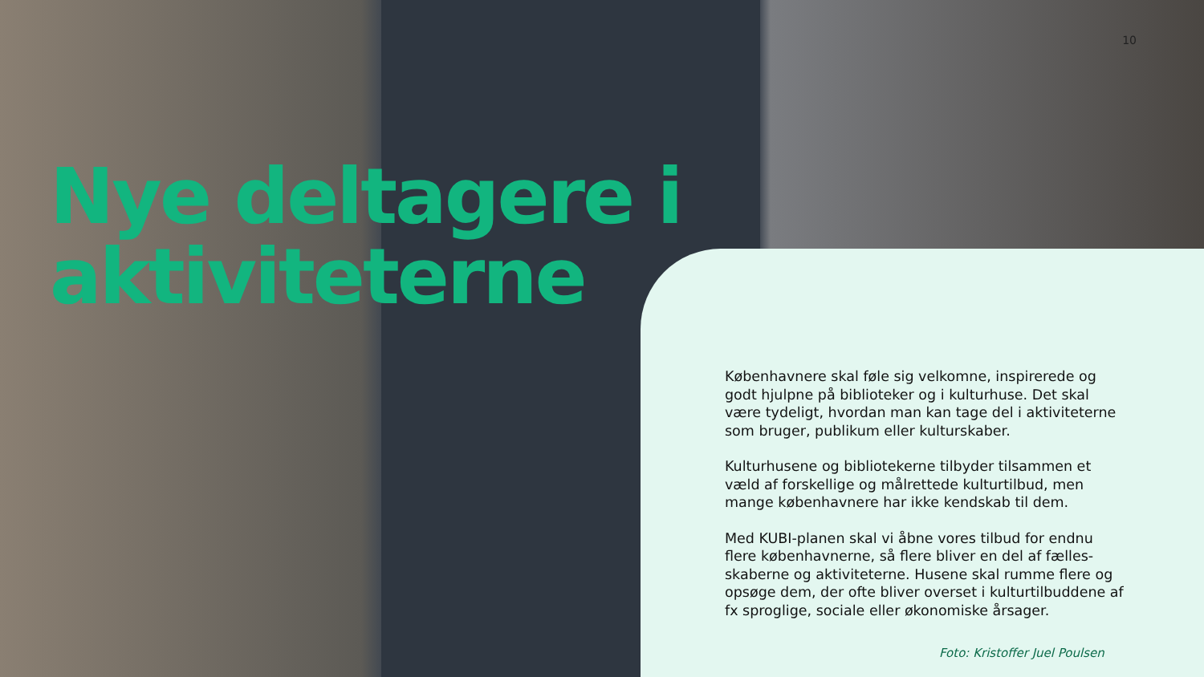10
Nye deltagere i
aktiviteterne
Københavnere skal føle sig velkomne, inspirerede og godt hjulpne på biblioteker og i kulturhuse. Det skal være tydeligt, hvordan man kan tage del i aktiviteterne som bruger, publikum eller kulturskaber.
Kulturhusene og bibliotekerne tilbyder tilsammen et væld af forskellige og målrettede kulturtilbud, men mange københavnere har ikke kendskab til dem.
Med KUBI-planen skal vi åbne vores tilbud for endnu flere københavnerne, så flere bliver en del af fælles-skaberne og aktiviteterne. Husene skal rumme flere og opsøge dem, der ofte bliver overset i kulturtilbuddene af fx sproglige, sociale eller økonomiske årsager.
Foto: Kristoffer Juel Poulsen